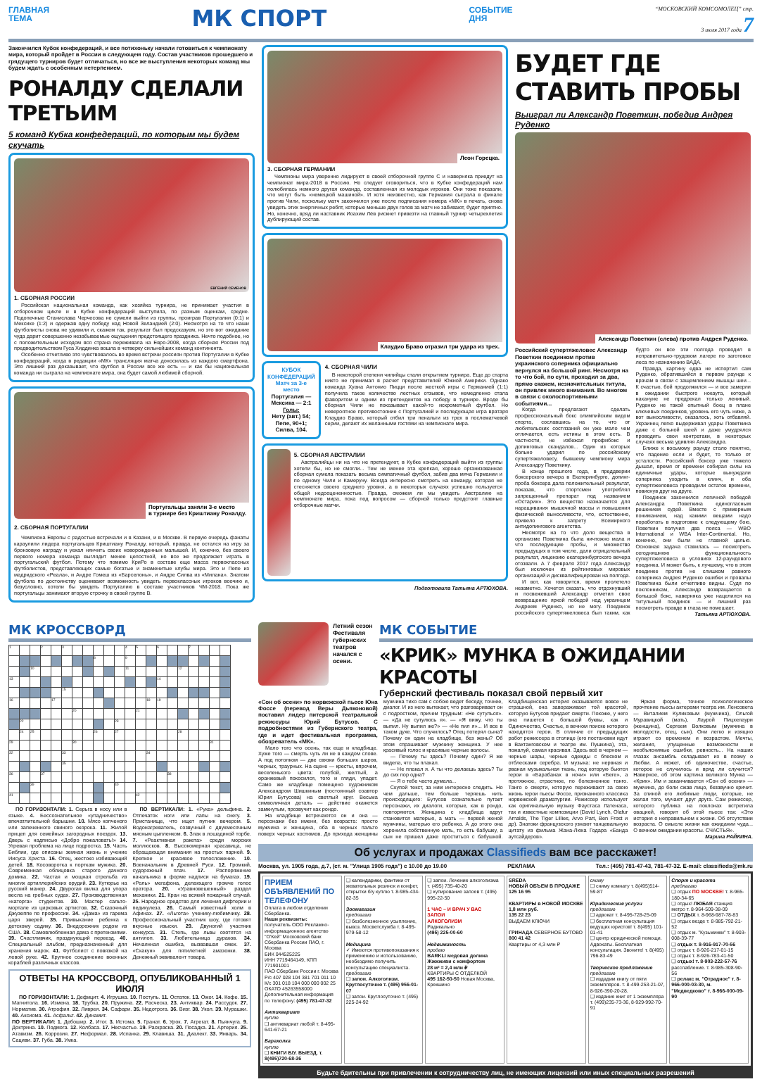ГЛАВНАЯ
ТЕМА
МК СПОРТ
СОБЫТИЕ
ДНЯ
“МОСКОВСКИЙ КОМСОМОЛЕЦ” стр.
3 июля 2017 года 7
Закончился Кубок конфедераций, и все потихоньку начали готовиться к чемпионату мира, который пройдет в России в следующем году. Состав участников прошедшего и грядущего турниров будет отличаться, но все же выступления некоторых команд мы будем ждать с особенным нетерпением.
РОНАЛДУ СДЕЛАЛИ ТРЕТЬИМ
5 команд Кубка конфедераций, по которым мы будем скучать
ЕВГЕНИЙ СЕМЕНОВ
1. СБОРНАЯ РОССИИ
Российская национальная команда, как хозяйка турнира, не принимает участия в отборочном цикле и в Кубке конфедераций выступила, по разным оценкам, средне. Подопечные Станислава Черчесова не сумели выйти из группы, проиграв Португалии (0:1) и Мексике (1:2) и одержав одну победу над Новой Зеландией (2:0). Несмотря на то что наши футболисты снова не удивили и, скажем так, результат был предсказуем, но это вот ожидание чуда дарит совершенно незабываемые ощущения предстоящего праздника. Нечто подобное, но с положительным исходом вся страна переживала на Евро-2008, когда сборная России под предводительством Гуса Хиддинка вошла в четверку сильнейших команд континента.
Особенно отчетливо это чувствовалось во время встречи россиян против Португалии в Кубке конфедераций, когда в редакции «МК» трансляция матча доносилась из каждого смартфона. Это лишний раз доказывает, что футбол в России все же есть — и как бы национальная команда ни сыграла на чемпионате мира, она будет самой любимой сборной.
Португальцы заняли 3-е место
в турнире без Криштиану Роналду.
2. СБОРНАЯ ПОРТУГАЛИИ
Чемпиона Европы с радостью встречали и в Казани, и в Москве. В первую очередь фанаты караулили лидера португальцев Криштиану Роналду, который, правда, не остался на игру за бронзовую награду и уехал нянчить своих новорожденных малышей. И, конечно, без своего первого номера команда выглядит менее целостной, но все же продолжает играть в португальский футбол. Потому что помимо КриРо в составе еще масса первоклассных футболистов, представляющих самые богатые и знаменитые клубы мира. Это и Пепе из мадридского «Реала», и Андре Гомеш из «Барселоны», и Андре Силва из «Милана». Знатоки футбола по достоинству оценивают возможность увидеть первоклассных игроков воочию и, безусловно, хотели бы увидеть Португалию в составе участников ЧМ-2018. Пока же португальцы занимают вторую строчку в своей группе B.
Леон Горецка.
3. СБОРНАЯ ГЕРМАНИИ
Чемпионы мира уверенно лидируют в своей отборочной группе C и наверняка приедут на чемпионат мира-2018 в Россию. Но следует оговориться, что в Кубке конфедераций нам полюбилась немного другая команда, составленная из молодых игроков. Они тоже показали, что могут быть «немецкой машиной». И хотя неизвестно, как Германия сыграла в финале против Чили, поскольку матч закончился уже после подписания номера «МК» в печать, снова увидеть этих энергичных ребят, которые меньше двух голов за матч не забивают, будет приятно. Но, конечно, вряд ли наставник Иоахим Лёв рискнет привезти на главный турнир четырехлетия дублирующий состав.
Клаудио Браво отразил три удара из трех.
КУБОК КОНФЕДЕРАЦИЙ
Матч за 3-е место
Португалия — Мексика — 2:1
Голы:
Нету (авт.) 54;
Пепе, 90+1;
Силва, 104.
4. СБОРНАЯ ЧИЛИ
В некоторой степени чилийцы стали открытием турнира. Еще до старта никто не принимал в расчет представителей Южной Америки. Однако команда Хуана Антонио Пицци после жесткой игры с Германией (1:1) получила такое количество лестных отзывов, что немедленно стала фаворитом и одним из претендентов на победу в турнире. Вроде бы сборная Чили не показывает какой-то искрометный футбол. Но невероятное противостояние с Португалией и последующая игра вратаря Клаудио Браво, который отбил три пенальти из трех в послематчевой серии, делают их желанными гостями на чемпионате мира.
5. СБОРНАЯ АВСТРАЛИИ
Австралийцы ни на что не претендуют, в Кубке конфедераций выйти из группы хотели бы, но не смогли... Тем не менее эта крепкая, хорошо организованная сборная сумела показать весьма симпатичный футбол, забив два мяча Германии и по одному Чили и Камеруну. Всегда интересно смотреть на команду, которая не стесняется своего среднего уровня, а в некоторых случаях успешно пользуется общей недооцененностью. Правда, сможем ли мы увидеть Австралию на чемпионате мира, пока под вопросом — сборной только предстоят главные отборочные матчи.
Подготовила Татьяна АРТЮХОВА.
БУДЕТ ГДЕ СТАВИТЬ ПРОБЫ
Выиграл ли Александр Поветкин, победив Андрея Руденко
Александр Поветкин (слева) против Андрея Руденко.
Российский супертяжеловес Александр Поветкин поединком против украинского соперника официально вернулся на большой ринг. Несмотря на то что бой, по сути, проходил за два, прямо скажем, незначительных титула, он привлек много внимания. Во многом в связи с околоспортивными событиями...
Когда предлагают сделать профессиональный бокс олимпийским видом спорта, сославшись на то, что от любительских состязаний он уже мало чем отличается, есть истины в этом есть. В частности, не избежал профибокс и допинговых скандалов... Один из которых больно ударил по российскому супертяжеловесу, бывшему чемпиону мира Александру Поветкину.
В конце прошлого года, в преддверии боксерского вечера в Екатеринбурге, допинг-проба боксера дала положительный результат, показав, что спортсмен употреблял запрещенный препарат под названием «Остарин». Это вещество назначается для наращивания мышечной массы и повышения физической выносливости, что, естественно, привело к запрету Всемирного антидопингового агентства.
Несмотря на то что доля вещества в организме Поветкина была ничтожно мала и что последующие пробы, и множество предыдущих в том числе, дали отрицательный результат, лицензию екатеринбургского вечера отозвали. А 7 февраля 2017 года Александр был исключен из рейтинговых мировых организаций и дисквалифицирован на полгода.
И вот, как говорится, время пролетело незаметно. Хочется сказать, что отдохнувший и посвежевший Александр отметил свое возвращение яркой победой над украинцем Андреем Руденко, но не могу. Поединок российского супертяжеловеса был таким, как будто он все эти полгода проводил в исправительно-трудовом лагере по заготовке леса по назначению ВАДА.
Правда, картину едва не испортил сам Руденко, обратившийся в первом раунде к врачам в связи с защемлением мышцы шеи... К счастью, бой продолжился — и все замерли в ожидании быстрого нокаута, который накануне не предрекал только ленивый. Руденко не такой опытный боец в плане ключевых поединков, уровень его чуть ниже, а вот выносливости, оказалось, хоть отбавляй. Украинец легко выдерживал удары Поветкина даже с больной шеей и даже умудрялся проводить свои контратаки, в некоторых случаях весьма удивляя Александра.
Ближе к восьмому раунду стало понятно, что падение если и будет, то только от усталости. Российский боксер уже тяжело дышал, время от времени собирая силы на единичные удары, которые вынуждали соперника уходить в клинч, и оба супертяжеловеса проводили остаток времени, повиснув друг на друге.
Поединок закончился логичной победой Александра Поветкина единогласным решением судей. Вместе с примерным пониманием, над какими вещами надо поработать в подготовке к следующему бою, Поветкин получил два пояса — WBO International и WBA Inter-Continental. Но, конечно, они были не главной целью. Основная задача ставилась — посмотреть сегодняшнюю функциональность супертяжеловеса в условиях 12-раундового поединка. И может быть, к лучшему, что в этом поединке против не слишком равного соперника Андрея Руденко ошибки и провалы Поветкина были отчетливо видны. Судя по поклонникам, Александр возвращается в большой бокс, наверняка уже нацелился на титульный поединок — и лишний раз посмотреть правде в глаза не помешает.
Татьяна АРТЮХОВА.
МК КРОССВОРД
| 1 | | | 2 | | 3 | | | | | | 4 | 5 | | 6 | | | 7 | | | |
| | | | | | | | | 8 | | | 9 | | | | | | | | | |
| | | 10 | | | | | | | | | 11 | | | | | 12 | | | | |
| 13 | | | | | | | | | | | | | | 14 | | | | | | |
| | | | | | 15 | | | | | | | | | | | | | | | |
| 16 | | | | 17 | | | | | | | | | 18 | 19 | | | | | | |
| | | | | | | 20 | | | | | | 21 | | | | | | | | |
| | 22 | | | | | | | | | 23 | | | | | | | | | | |
| | 24 | 25 | | | | | | 26 | | 27 | | | | | | 28 | | | | |
| 29 | | | | | | 30 | | | | | | | | | | | | | 31 | |
| 32 | | | | | 33 | | | | | | | | 34 | | | | | | | |
| | | | | | 35 | | | | | | | | | | | | | | | |
| 36 | | | 37 | | | | | | | | | | | | 38 | | | | | |
| | | 39 | | | | | | | | 40 | | | | | | | | | | |
| 41 | | | | | | | | | | | | 42 | | | | | | | | |
ПО ГОРИЗОНТАЛИ: 1. Серьга в носу или в языке. 4. Бессознательное «упадничество» впечатлительной барышни. 10. Мясо копченого или запеченного свиного окорока. 11. Жилой прицеп для семейных загородных поездок. 13. Дверь с надписью «Добро пожаловать!» 14. Угревая проблема на лице подростка. 15. Часть Библии, где описаны земная жизнь и учение Иисуса Христа. 16. Отец, жестоко избивающий детей. 18. Косоворотка к порткам мужика. 20. Современная облицовка старого дачного домика. 22. Частая и мощная стрельба из многих артиллерийских орудий. 23. Кутюрье на русский манер. 24. Двурогая вилка для упора весла на гребных судах. 27. Производственная «каторга» студентов. 30. Мастер сальто-мортале из цирковых артистов. 32. Сказочный Джузеппе по профессии. 34. «Дама» из гарема царя зверей. 35. Привыкание ребенка к детскому садику. 36. Внедорожник родом из США. 38. Самовлюбленная дама с претензиями. 39. Счастливчик, праздную­щий переезд. 40. Специальный альбом, предназначенный для хранения марок. 41. Футболист с повязкой на левой руке. 42. Крупное соединение военных кораблей различных классов.
ПО ВЕРТИКАЛИ: 1. «Рука» дельфина. 2. Отпечаток ноги или лапы на снегу. 3. Пристанище, что ищет путник вечером. 5. Водонагреватель, созвучный с двухмесячным мясным цыпленком. 6. Злак в лошадиной торбе. 7. «Реактивная ракета» среди морских моллюсков. 8. Высокомерная красавица, не обращающая внимания на простых парней. 9. Крепкое и красивое телосложение. 10. Военачальник в Древней Руси. 12. Громкий, судорожный плач. 17. Распоряжение начальника в форме надписи на бумагах. 19. «Роль» мегафона, делающего громче голос оратора. 20. «Уравновешенный» раздел механики. 21. Кран на всякий пожарный случай. 25. Народное средство для лечения дифтерии и педикулеза. 26. Самый известный холм в Афинах. 27. «Льгота» ученику-любимчику. 28. Профессиональный участник шоу, где готовят вкусные изыски. 29. Двуногий участник конкурса. 31. Степь, где львы охотятся на антилоп. 33. Любительница дураков. 34. Нечаянная ошибка, вызвавшая смех. 37. «Скакун» для пятилетней амазонки. 38. Денежный эквивалент товара.
ОТВЕТЫ НА КРОССВОРД, ОПУБЛИКОВАННЫЙ 1 ИЮЛЯ
ПО ГОРИЗОНТАЛИ: 1. Дефицит. 4. Игрушка. 10. Поступь. 11. Остаток. 13. Ожог. 14. Кофе. 15. Магнитола. 16. Измена. 18. Трубка. 20. Пружина. 22. Расческа. 23. Антиквар. 24. Рассудок. 27. Норматив. 30. Атрофия. 32. Ливрея. 34. Сафари. 35. Недотрога. 36. Визг. 38. Укол. 39. Мурашки. 40. Аксиома. 41. Асфальт. 42. Динамит.
ПО ВЕРТИКАЛИ: 1. Дебошир. 2. Итог. 3. Истома. 5. Гранат. 6. Урок. 7. Агрегат. 8. Пьянчуга. 9. Доктрина. 10. Подмога. 12. Колбаса. 17. Несчастье. 19. Раскраска. 20. Посадка. 21. Артерия. 25. Атавизм. 26. Коррозия. 27. Неформал. 28. Испанка. 29. Клавиша. 31. Диалект. 33. Январь. 34. Сациви. 37. Губа. 38. Умка.
Летний сезон Фестиваля губернских театров начался с осени.
МК СОБЫТИЕ
«КРИК» МУНКА В ОЖИДАНИИ КРАСОТЫ
Губернский фестиваль показал свой первый хит
«Сон об осени» по норвежской пьесе Юна Фоссе (перевод Веры Дьяконовой) поставил лидер питерской театральной режиссуры Юрий Бутусов. С подробностями из Губернского театра, где и идет фестивальная программа, обозреватель «МК».
Мало того что осень, так еще и кладбище. Хуже того — смерть чуть ли не в каждом слове. А под потолком — две связки больших шаров, черных, траурных. На сцене — кресты, впрочем, веселенького цвета: голубой, желтый, а оранжевый покосился, того и гляди, упадет. Само же кладбище помещено художником Александром Шишкиным (постоянный соавтор Юрия Бутусова) на светлый круг. Весьма символичная деталь — действие окажется замкнутым, прозвучит как рондо.
На кладбище встречаются он и она — персонажи без имени, без возраста: просто мужчина и женщина, оба в черных пальто поверх черных костюмов. До прихода женщины мужчина тихо сам с собою ведет беседу, точнее, диалог. И из него вытекает, что разговаривает он с подростком, причем трудным: «Не сутулься». — «Да не сутулюсь я». — «Я вижу, что ты выпил. Ну выпил же?» — «Не пил я»... И все в таком духе. Что случилось? Отец потерял сына? Почему он один на кладбище, без жены? Об этом спрашивает мужчину женщина. У нее красивый голос и красивые черные волосы.
— Почему ты здесь? Почему один? Я же видела, что ты плакал.
— Не плакал я. А ты что делаешь здесь? Ты до сих пор одна?
— Я о тебе часто думала...
Скупой текст, за ним интересно следить. Но чем дальше, тем больше теряешь нить происходящего: Бутусов сознательно путает персонажи, их диалоги, которые, как в рондо, повторяются. Женщина с кладбища вдруг становится матерью, а мать — первой женой мужчины, матерью его ребенка. А до этого она хоронила собственную мать, то есть бабушку, а сын не пришел даже проститься с бабушкой. Кладбищенская история оказывается вовсе не страшной, она завораживает той красотой, которую Бутусов придает смерти. Похоже, у него она пишется с большой буквы, как и Одиночество, Счастье, в вечном поиске которого находятся герои. В отличие от предыдущих работ режиссера в столице (его постановки идут в Вахтанговском и театре им. Пушкина), эта, пожалуй, самая красивая. Здесь всё в черном — черные шары, черные одежды с блеском и отблесками серебра. И музыка: не нервная и рваная музыкальная ткань, под которую бьются герои в «Барабанах в ночи» или «Беге», а протяжное, страстное, по болезненное танго. Танго о смерти, которую переживают за свою жизнь герои пьесы Фоссе, признанного классика норвежской драматургии. Режиссер использует как оригинальную музыку Фаустаса Латенаса, так и известные композиции (David Lynch, Olafur Arnalds, The Tiger Lillies, Arvo Part, Ben Frost и др). Знатоки французского узнают танцевальную цитату из фильма Жана-Люка Годара «Банда аутсайдеров».
Яркая форма, точное психологическое прочтение пьесы актерами театра им. Ленсовета — Виталием Куликовым (мужчина), Ольгой Муравицкой (мать), Лаурой Пицхелаури (женщина), Сергеем Волковым (мужчина в молодости, отец, сын). Они легко и изящно играют со временем и возрастом. Мечты, желания, упущенные возможности и необъяснимые ошибки, ревность... На наших глазах ансамбль складывает их в поэму о Любви. А может, об одиночестве, счастье, которое не случилось и вряд ли случится? Наверное, об этом картина великого Мунка — «Крик». Им и заканчивается «Сон об осени» — мужчина, до боли сжав лицо, беззвучно кричит. За спиной его любимые люди, которые, не желая того, мучают друг друга. Сам режиссер, которого публика на поклонах встретила овацией, говорит об этой пьесе так: «Это история о неправильном к жизни. Об отсутствии возраста. О смысле жизни как ожидании чуда... О вечном ожидании красоты. СЧАСТЬЯ».
Марина РАЙКИНА.
Об услугах и продажах Classifieds вам все расскажет!
Москва, ул. 1905 года, д.7, (ст. м. "Улица 1905 года") с 10.00 до 19.00 РЕКЛАМА Тел.: (495) 781-47-43, 781-47-32. E-mail: classifieds@mk.ru
ПРИЕМ ОБЪЯВЛЕНИЙ ПО ТЕЛЕФОНУ
Оплата в любом отделении Сбербанка.
Наши реквизиты:
получатель ООО Рекламно-информационное агентство "О'Кей" Московский банк Сбербанка России ПАО, г. Москва
БИК 044525225
ИНН 7719464149, КПП 771901001
ПАО Сбербанк России г. Москва
Р/с 407 028 104 381 701 011 10
К/с 301 018 104 000 000 002 25
ОКАТО 45263558000
Дополнительная информация по телефону: (495) 781-47-32
Антиквариат
куплю
❑ антиквариат любой т. 8-495-641-67-21
Барахолка
куплю
❑ КНИГИ Б/У. ВЫЕЗД. т. 8(495)720-68-36
❑ календарики, фантики от жевательных резинок и конфет, открытки б/у куплю т. 8-985-434-82-35
Зоомагазин
предлагаю
❑ безболезненное усыпление, вывоз. Мосветслужба т. 8-495-979-58-12
Медицина
✓ Имеются противопоказания к применению и использованию, необходимо получить консультацию специалиста.
предлагаю
❑ запои. Алкоголизм. Круглосуточно т. (495) 956-01-07
❑ запои. Круглосуточно т. (495) 225-24-92
❑ запои. Лечение алкоголизма т. (495) 735-40-20
❑ купирование запоев т. (495) 995-22-50
1 ЧАС – И ВРАЧ У ВАС
ЗАПОИ
АЛКОГОЛИЗМ
Радикально
(495) 225-00-60
Недвижимость
продаю
BARKLI медовая долина
Жжжживи с комфортом
28 м² = 2,4 млн ₽
КВАРТИРЫ С ОТДЕЛКОЙ
495 162-50-50 Новая Москва, Крекшино
SREDA
НОВЫЙ ОБЪЕМ В ПРОДАЖЕ
125 16 95
КВАРТИРЫ в НОВОЙ МОСКВЕ 1,8 млн руб.
135 22 23
ВЫДАЕМ КЛЮЧИ
ГРИНАДА СЕВЕРНОЕ БУТОВО
800 41 42
Квартиры от 4,3 млн ₽
сниму
❑ сниму комнату т. 8(495)514-59-87
Юридические услуги
предлагаю
❑ адвокат т. 8-495-728-25-09
❑ бесплатная консультация ведущих юристов! т. 8(495) 101-01-41
❑ центр юридической помощи. Адвокаты. Бесплатная консультация. Звоните! т. 8(495) 796-83-49
Творческое предложение
предлагаю
❑ издадим книгу от пяти экземпляров. т. 8-499-253-21-07, 8-926-390-20-28.
❑ издание книг от 1 экземпляра т. (499)235-73-36, 8-929-992-70-91
Спорт и красота
предлагаю
❑ отдых ПО МОСКВЕ! т. 8-965-180-34-65
❑ отдых! ЛЮБАЯ станция метро т. 8-964-509-38-09
❑ ОТДЫХ т. 8-968-987-78-83
❑ отдых везде т. 8-985-792-21-52
❑ отдых м. "Кузьминки" т. 8-903-008-39-77
❑ отдых т. 8-916-917-70-56
❑ отдых т. 8-926-217-01-15
❑ отдых т. 8-926-783-41-50
❑ отдых! т. 8-903-222-57-76
расслабление. т. 8-985-308-90-56
❑ релакс м. "Отрадное" т. 8-966-000-03-30, м. "Медведково" т. 8-966-000-09-90
Будьте бдительны при привлечении к сотрудничеству лиц, не имеющих лицензий или иных специальных разрешений